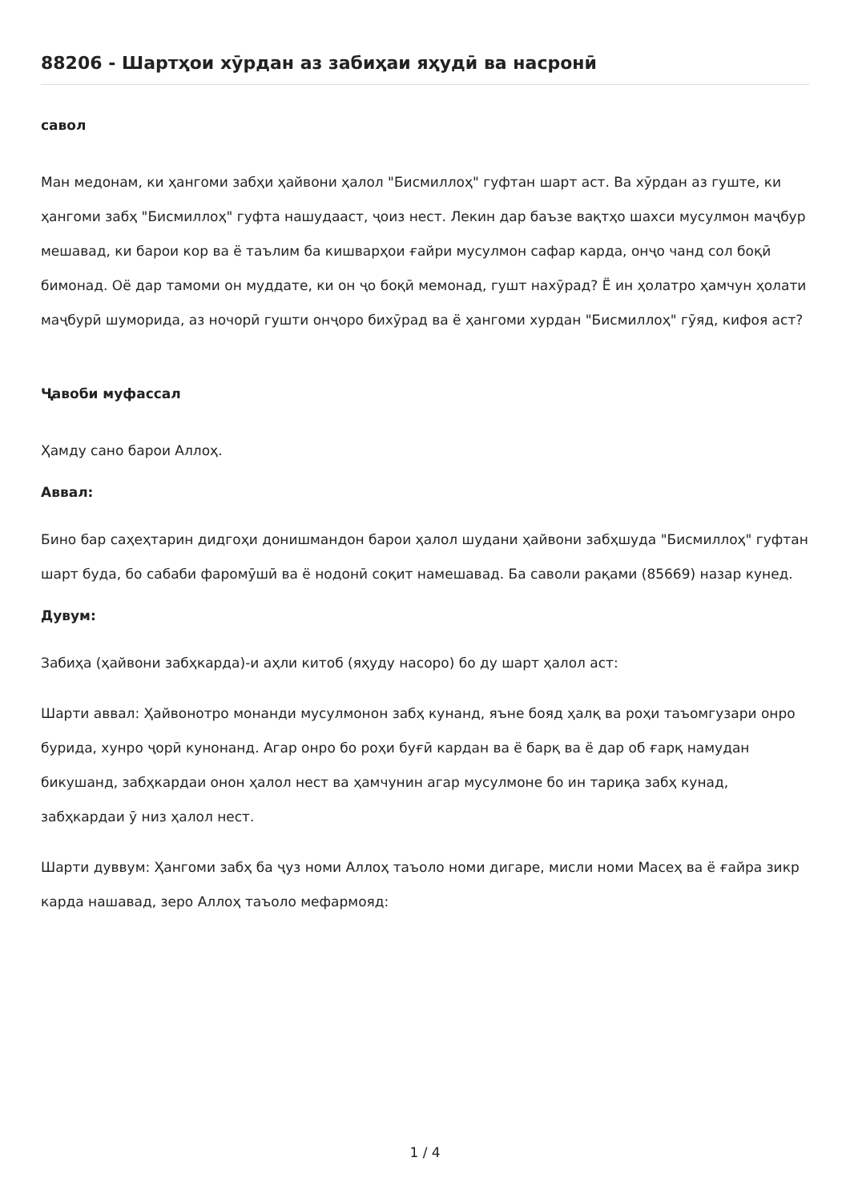88206 - Шартҳои хӯрдан аз забиҳаи яҳудӣ ва насронӣ
савол
Ман медонам, ки ҳангоми забҳи ҳайвони ҳалол "Бисмиллоҳ" гуфтан шарт аст. Ва хӯрдан аз гуште, ки ҳангоми забҳ "Бисмиллоҳ" гуфта нашудааст, ҷоиз нест. Лекин дар баъзе вақтҳо шахси мусулмон маҷбур мешавад, ки барои кор ва ё таълим ба кишварҳои ғайри мусулмон сафар карда, онҷо чанд сол боқӣ бимонад. Оё дар тамоми он муддате, ки он ҷо боқӣ мемонад, гушт нахӯрад? Ё ин ҳолатро ҳамчун ҳолати маҷбурӣ шуморида, аз ночорӣ гушти онҷоро бихӯрад ва ё ҳангоми хурдан "Бисмиллоҳ" гӯяд, кифоя аст?
Ҷавоби муфассал
Ҳамду сано барои Аллоҳ.
Аввал:
Бино бар саҳеҳтарин дидгоҳи донишмандон барои ҳалол шудани ҳайвони забҳшуда "Бисмиллоҳ" гуфтан шарт буда, бо сабаби фаромӯшӣ ва ё нодонӣ соқит намешавад. Ба саволи рақами (85669) назар кунед.
Дувум:
Забиҳа (ҳайвони забҳкарда)-и аҳли китоб (яҳуду насоро) бо ду шарт ҳалол аст:
Шарти аввал: Ҳайвонотро монанди мусулмонон забҳ кунанд, яъне бояд ҳалқ ва роҳи таъомгузари онро бурида, хунро ҷорӣ кунонанд. Агар онро бо роҳи буғӣ кардан ва ё барқ ва ё дар об ғарқ намудан бикушанд, забҳкардаи онон ҳалол нест ва ҳамчунин агар мусулмоне бо ин тариқа забҳ кунад, забҳкардаи ӯ низ ҳалол нест.
Шарти дуввум: Ҳангоми забҳ ба ҷуз номи Аллоҳ таъоло номи дигаре, мисли номи Масеҳ ва ё ғайра зикр карда нашавад, зеро Аллоҳ таъоло мефармояд:
1 / 4